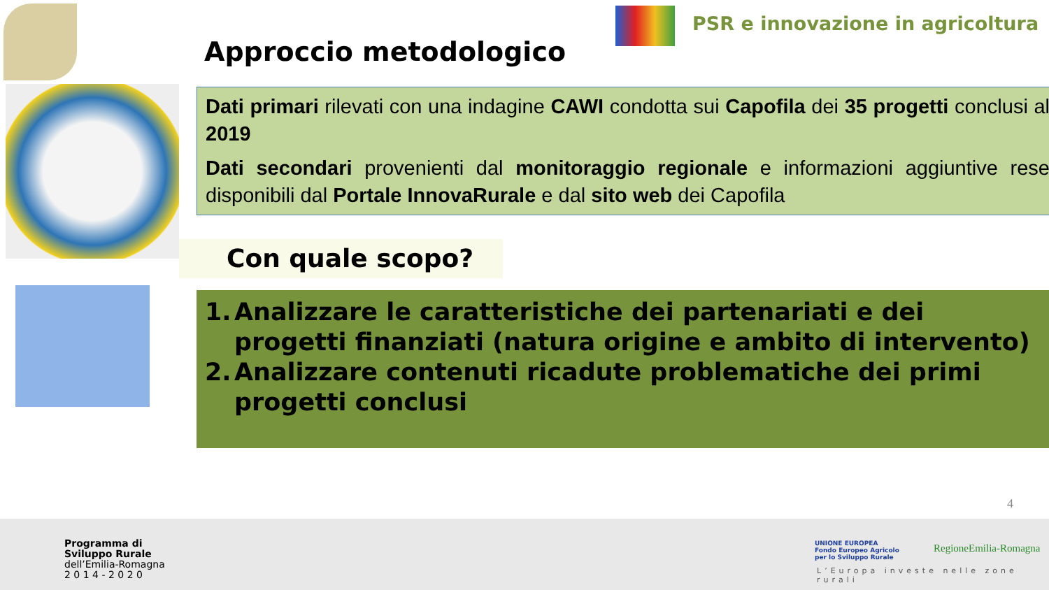PSR e innovazione in agricoltura
Approccio metodologico
Dati primari rilevati con una indagine CAWI condotta sui Capofila dei 35 progetti conclusi al 2019
Dati secondari provenienti dal monitoraggio regionale e informazioni aggiuntive rese disponibili dal Portale InnovaRurale e dal sito web dei Capofila
Con quale scopo?
1. Analizzare le caratteristiche dei partenariati e dei progetti finanziati (natura origine e ambito di intervento)
2. Analizzare contenuti ricadute problematiche dei primi progetti conclusi
4
Programma di
Sviluppo Rurale
dell’Emilia-Romagna
2 0 1 4 - 2 0 2 0
UNIONE EUROPEA
Fondo Europeo Agricolo
per lo Sviluppo Rurale
RegioneEmilia-Romagna
L’Europa investe nelle zone rurali